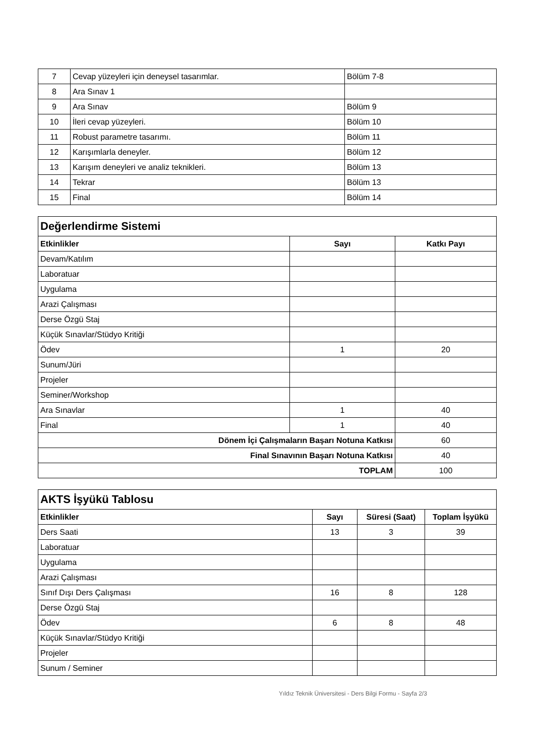| 7 | Cevap yüzeyleri için deneysel tasarımlar. | Bölüm 7-8 |
| 8 | Ara Sınav 1 | |
| 9 | Ara Sınav | Bölüm 9 |
| 10 | İleri cevap yüzeyleri. | Bölüm 10 |
| 11 | Robust parametre tasarımı. | Bölüm 11 |
| 12 | Karışımlarla deneyler. | Bölüm 12 |
| 13 | Karışım deneyleri ve analiz teknikleri. | Bölüm 13 |
| 14 | Tekrar | Bölüm 13 |
| 15 | Final | Bölüm 14 |
| Değerlendirme Sistemi | | |
| Etkinlikler | Sayı | Katkı Payı |
| Devam/Katılım | | |
| Laboratuar | | |
| Uygulama | | |
| Arazi Çalışması | | |
| Derse Özgü Staj | | |
| Küçük Sınavlar/Stüdyo Kritiği | | |
| Ödev | 1 | 20 |
| Sunum/Jüri | | |
| Projeler | | |
| Seminer/Workshop | | |
| Ara Sınavlar | 1 | 40 |
| Final | 1 | 40 |
| Dönem İçi Çalışmaların Başarı Notuna Katkısı | | 60 |
| Final Sınavının Başarı Notuna Katkısı | | 40 |
| TOPLAM | | 100 |
| AKTS İşyükü Tablosu | | | |
| Etkinlikler | Sayı | Süresi (Saat) | Toplam İşyükü |
| Ders Saati | 13 | 3 | 39 |
| Laboratuar | | | |
| Uygulama | | | |
| Arazi Çalışması | | | |
| Sınıf Dışı Ders Çalışması | 16 | 8 | 128 |
| Derse Özgü Staj | | | |
| Ödev | 6 | 8 | 48 |
| Küçük Sınavlar/Stüdyo Kritiği | | | |
| Projeler | | | |
| Sunum / Seminer | | | |
Yıldız Teknik Üniversitesi - Ders Bilgi Formu - Sayfa 2/3